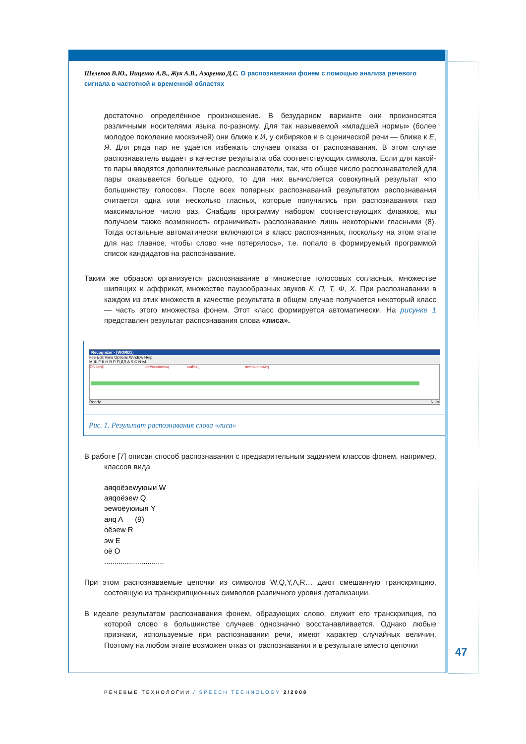Шелепов В.Ю., Ниценко А.В., Жук А.В., Азаренко Д.С. О распознавании фонем с помощью анализа речевого сигнала в частотной и временной областях
достаточно определённое произношение. В безударном варианте они произносятся различными носителями языка по-разному. Для так называемой «младшей нормы» (более молодое поколение москвичей) они ближе к И, у сибиряков и в сценической речи — ближе к Е, Я. Для ряда пар не удаётся избежать случаев отказа от распознавания. В этом случае распознаватель выдаёт в качестве результата оба соответствующих символа. Если для какой-то пары вводятся дополнительные распознаватели, так, что общее число распознавателей для пары оказывается больше одного, то для них вычисляется совокупный результат «по большинству голосов». После всех попарных распознаваний результатом распознавания считается одна или несколько гласных, которые получились при распознаваниях пар максимальное число раз. Снабдив программу набором соответствующих флажков, мы получаем также возможность ограничивать распознавание лишь некоторыми гласными (8). Тогда остальные автоматически включаются в класс распознанных, поскольку на этом этапе для нас главное, чтобы слово «не потерялось», т.е. попало в формируемый программой список кандидатов на распознавание.
Таким же образом организуется распознавание в множестве голосовых согласных, множестве шипящих и аффрикат, множестве паузообразных звуков К, П, Т, Ф, Х. При распознавании в каждом из этих множеств в качестве результата в общем случае получается некоторый класс — часть этого множества фонем. Этот класс формируется автоматически. На рисунке 1 представлен результат распознавания слова «лиса».
Recognizer - [WORD1]
File Edit View Options Window Help
М Ш F К Н В Р П ДЛ A S С N wl
DNязлjl иеёоыэюяwq сщhчц аеёоыэюяwq
Ready NUM
Рис. 1. Результат распознавания слова «лиса»
В работе [7] описан способ распознавания с предварительным заданием классов фонем, например, классов вида
аяqоёэеwуюыи W
аяqоёэеw Q
эеwоёуюиыя Y
аяq A (9)
оёэеw R
эw E
оё O
.............................
При этом распознаваемые цепочки из символов W,Q,Y,A,R… дают смешанную транскрипцию, состоящую из транскрипционных символов различного уровня детализации.
В идеале результатом распознавания фонем, образующих слово, служит его транскрипция, по которой слово в большинстве случаев однозначно восстанавливается. Однако любые признаки, используемые при распознавании речи, имеют характер случайных величин. Поэтому на любом этапе возможен отказ от распознавания и в результате вместо цепочки
47
РЕЧЕВЫЕ ТЕХНОЛОГИИ / SPEECH TECHNOLOGY 2/2008